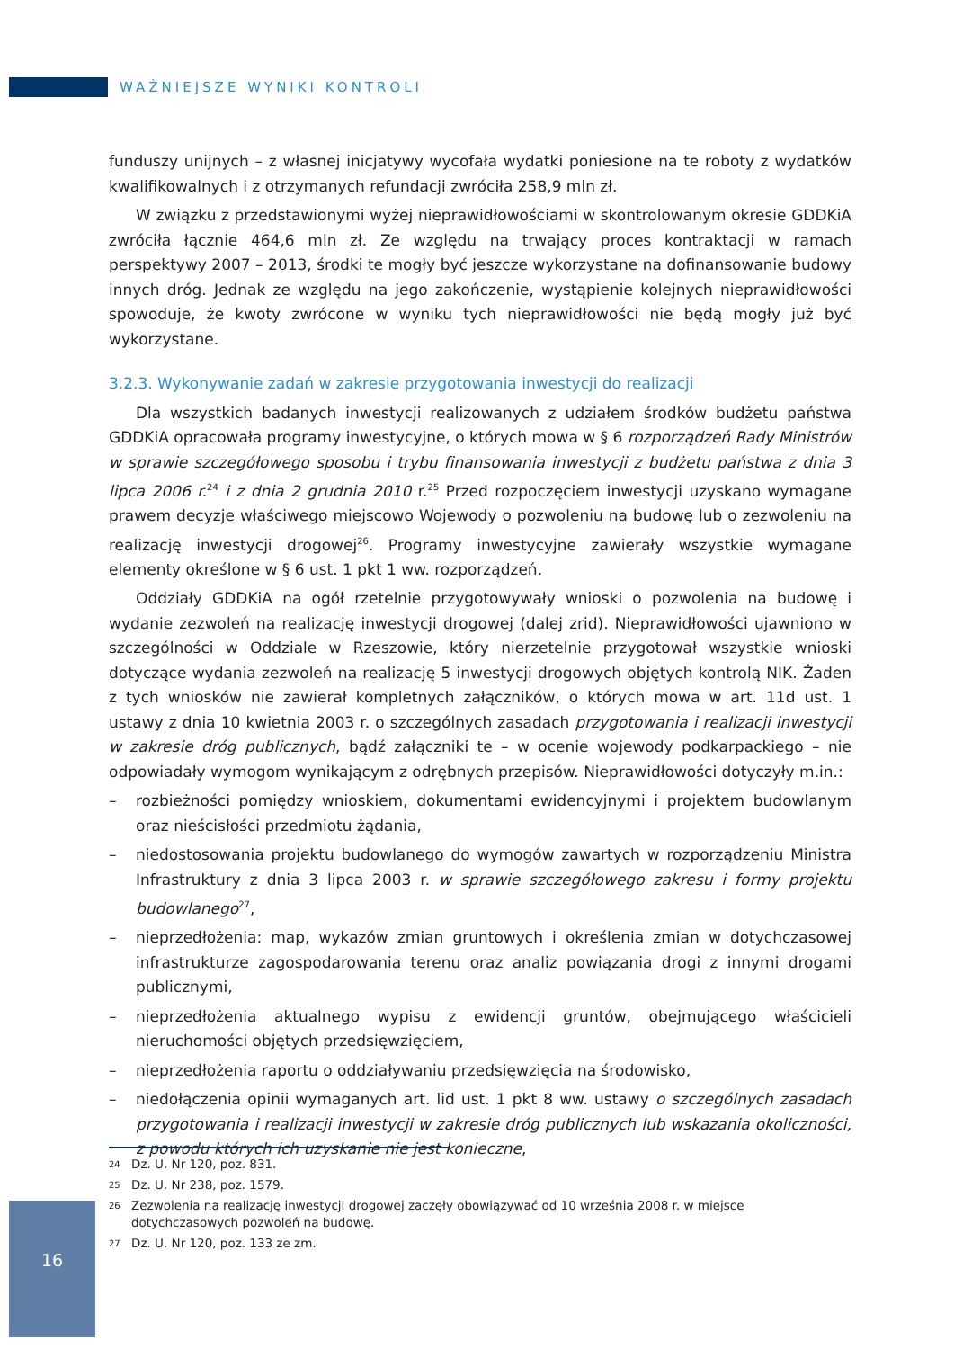WAŻNIEJSZE WYNIKI KONTROLI
funduszy unijnych – z własnej inicjatywy wycofała wydatki poniesione na te roboty z wydatków kwalifikowalnych i z otrzymanych refundacji zwróciła 258,9 mln zł.
W związku z przedstawionymi wyżej nieprawidłowościami w skontrolowanym okresie GDDKiA zwróciła łącznie 464,6 mln zł. Ze względu na trwający proces kontraktacji w ramach perspektywy 2007 – 2013, środki te mogły być jeszcze wykorzystane na dofinansowanie budowy innych dróg. Jednak ze względu na jego zakończenie, wystąpienie kolejnych nieprawidłowości spowoduje, że kwoty zwrócone w wyniku tych nieprawidłowości nie będą mogły już być wykorzystane.
3.2.3. Wykonywanie zadań w zakresie przygotowania inwestycji do realizacji
Dla wszystkich badanych inwestycji realizowanych z udziałem środków budżetu państwa GDDKiA opracowała programy inwestycyjne, o których mowa w § 6 rozporządzeń Rady Ministrów w sprawie szczegółowego sposobu i trybu finansowania inwestycji z budżetu państwa z dnia 3 lipca 2006 r.<sup>24</sup> i z dnia 2 grudnia 2010 r.<sup>25</sup> Przed rozpoczęciem inwestycji uzyskano wymagane prawem decyzje właściwego miejscowo Wojewody o pozwoleniu na budowę lub o zezwoleniu na realizację inwestycji drogowej<sup>26</sup>. Programy inwestycyjne zawierały wszystkie wymagane elementy określone w § 6 ust. 1 pkt 1 ww. rozporządzeń.
Oddziały GDDKiA na ogół rzetelnie przygotowywały wnioski o pozwolenia na budowę i wydanie zezwoleń na realizację inwestycji drogowej (dalej zrid). Nieprawidłowości ujawniono w szczególności w Oddziale w Rzeszowie, który nierzetelnie przygotował wszystkie wnioski dotyczące wydania zezwoleń na realizację 5 inwestycji drogowych objętych kontrolą NIK. Żaden z tych wniosków nie zawierał kompletnych załączników, o których mowa w art. 11d ust. 1 ustawy z dnia 10 kwietnia 2003 r. o szczególnych zasadach przygotowania i realizacji inwestycji w zakresie dróg publicznych, bądź załączniki te – w ocenie wojewody podkarpackiego – nie odpowiadały wymogom wynikającym z odrębnych przepisów. Nieprawidłowości dotyczyły m.in.:
– rozbieżności pomiędzy wnioskiem, dokumentami ewidencyjnymi i projektem budowlanym oraz nieścisłości przedmiotu żądania,
– niedostosowania projektu budowlanego do wymogów zawartych w rozporządzeniu Ministra Infrastruktury z dnia 3 lipca 2003 r. w sprawie szczegółowego zakresu i formy projektu budowlanego<sup>27</sup>,
– nieprzedłożenia: map, wykazów zmian gruntowych i określenia zmian w dotychczasowej infrastrukturze zagospodarowania terenu oraz analiz powiązania drogi z innymi drogami publicznymi,
– nieprzedłożenia aktualnego wypisu z ewidencji gruntów, obejmującego właścicieli nieruchomości objętych przedsięwzięciem,
– nieprzedłożenia raportu o oddziaływaniu przedsięwzięcia na środowisko,
– niedołączenia opinii wymaganych art. lid ust. 1 pkt 8 ww. ustawy o szczególnych zasadach przygotowania i realizacji inwestycji w zakresie dróg publicznych lub wskazania okoliczności, z powodu których ich uzyskanie nie jest konieczne,
24 Dz. U. Nr 120, poz. 831.
25 Dz. U. Nr 238, poz. 1579.
26 Zezwolenia na realizację inwestycji drogowej zaczęły obowiązywać od 10 września 2008 r. w miejsce dotychczasowych pozwoleń na budowę.
27 Dz. U. Nr 120, poz. 133 ze zm.
16